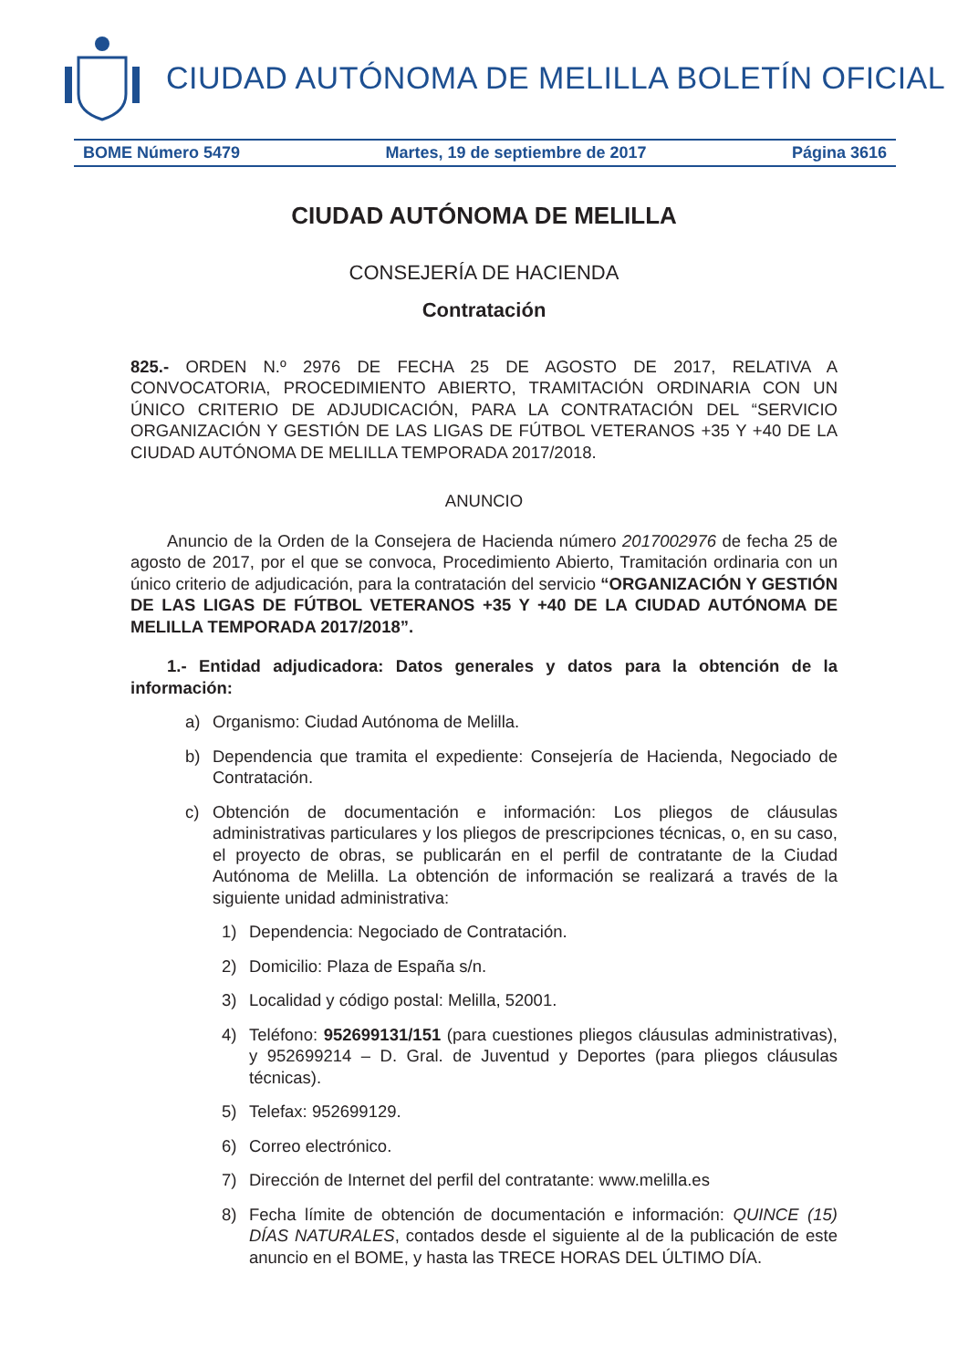CIUDAD AUTÓNOMA DE MELILLA BOLETÍN OFICIAL
BOME Número 5479 Martes, 19 de septiembre de 2017 Página 3616
CIUDAD AUTÓNOMA DE MELILLA
CONSEJERÍA DE HACIENDA
Contratación
825.- ORDEN N.º 2976 DE FECHA 25 DE AGOSTO DE 2017, RELATIVA A CONVOCATORIA, PROCEDIMIENTO ABIERTO, TRAMITACIÓN ORDINARIA CON UN ÚNICO CRITERIO DE ADJUDICACIÓN, PARA LA CONTRATACIÓN DEL “SERVICIO ORGANIZACIÓN Y GESTIÓN DE LAS LIGAS DE FÚTBOL VETERANOS +35 Y +40 DE LA CIUDAD AUTÓNOMA DE MELILLA TEMPORADA 2017/2018.
ANUNCIO
Anuncio de la Orden de la Consejera de Hacienda número 2017002976 de fecha 25 de agosto de 2017, por el que se convoca, Procedimiento Abierto, Tramitación ordinaria con un único criterio de adjudicación, para la contratación del servicio “ORGANIZACIÓN Y GESTIÓN DE LAS LIGAS DE FÚTBOL VETERANOS +35 Y +40 DE LA CIUDAD AUTÓNOMA DE MELILLA TEMPORADA 2017/2018”.
1.- Entidad adjudicadora: Datos generales y datos para la obtención de la información:
a) Organismo: Ciudad Autónoma de Melilla.
b) Dependencia que tramita el expediente: Consejería de Hacienda, Negociado de Contratación.
c) Obtención de documentación e información: Los pliegos de cláusulas administrativas particulares y los pliegos de prescripciones técnicas, o, en su caso, el proyecto de obras, se publicarán en el perfil de contratante de la Ciudad Autónoma de Melilla. La obtención de información se realizará a través de la siguiente unidad administrativa:
1) Dependencia: Negociado de Contratación.
2) Domicilio: Plaza de España s/n.
3) Localidad y código postal: Melilla, 52001.
4) Teléfono: 952699131/151 (para cuestiones pliegos cláusulas administrativas), y 952699214 – D. Gral. de Juventud y Deportes (para pliegos cláusulas técnicas).
5) Telefax: 952699129.
6) Correo electrónico.
7) Dirección de Internet del perfil del contratante: www.melilla.es
8) Fecha límite de obtención de documentación e información: QUINCE (15) DÍAS NATURALES, contados desde el siguiente al de la publicación de este anuncio en el BOME, y hasta las TRECE HORAS DEL ÚLTIMO DÍA.